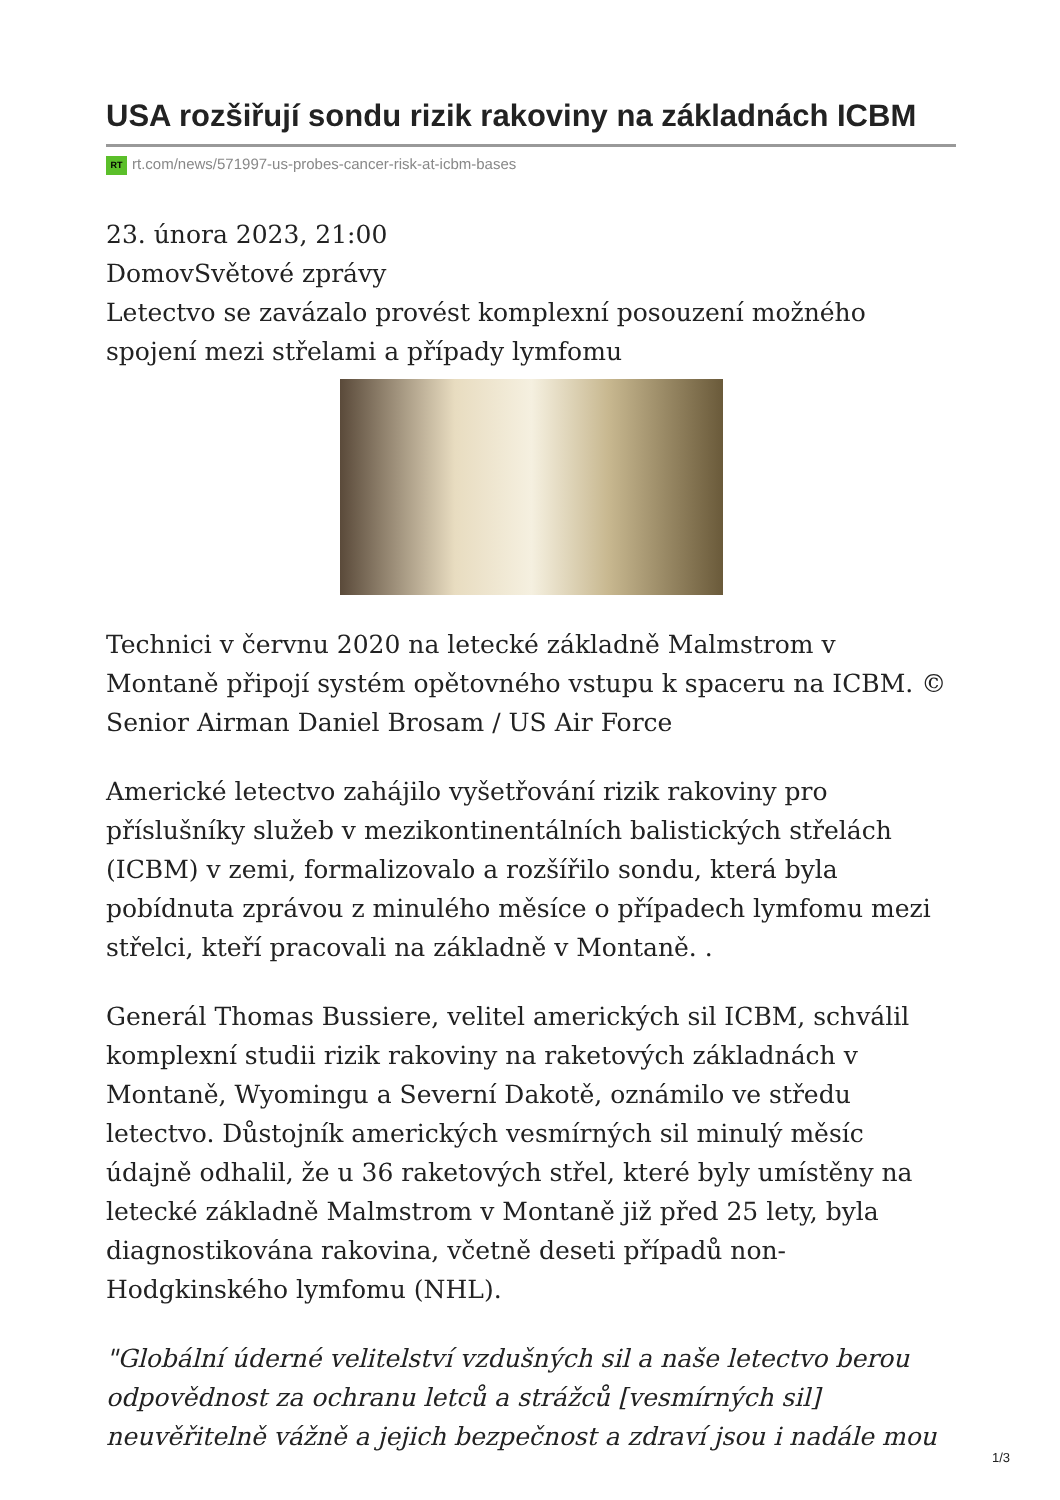USA rozšiřují sondu rizik rakoviny na základnách ICBM
RT rt.com/news/571997-us-probes-cancer-risk-at-icbm-bases
23. února 2023, 21:00
DomovSvětové zprávy
Letectvo se zavázalo provést komplexní posouzení možného spojení mezi střelami a případy lymfomu
Technici v červnu 2020 na letecké základně Malmstrom v Montaně připojí systém opětovného vstupu k spaceru na ICBM. © Senior Airman Daniel Brosam / US Air Force
Americké letectvo zahájilo vyšetřování rizik rakoviny pro příslušníky služeb v mezikontinentálních balistických střelách (ICBM) v zemi, formalizovalo a rozšířilo sondu, která byla pobídnuta zprávou z minulého měsíce o případech lymfomu mezi střelci, kteří pracovali na základně v Montaně. .
Generál Thomas Bussiere, velitel amerických sil ICBM, schválil komplexní studii rizik rakoviny na raketových základnách v Montaně, Wyomingu a Severní Dakotě, oznámilo ve středu letectvo. Důstojník amerických vesmírných sil minulý měsíc údajně odhalil, že u 36 raketových střel, které byly umístěny na letecké základně Malmstrom v Montaně již před 25 lety, byla diagnostikována rakovina, včetně deseti případů non-Hodgkinského lymfomu (NHL).
"Globální úderné velitelství vzdušných sil a naše letectvo berou odpovědnost za ochranu letců a strážců [vesmírných sil] neuvěřitelně vážně a jejich bezpečnost a zdraví jsou i nadále mou
1/3